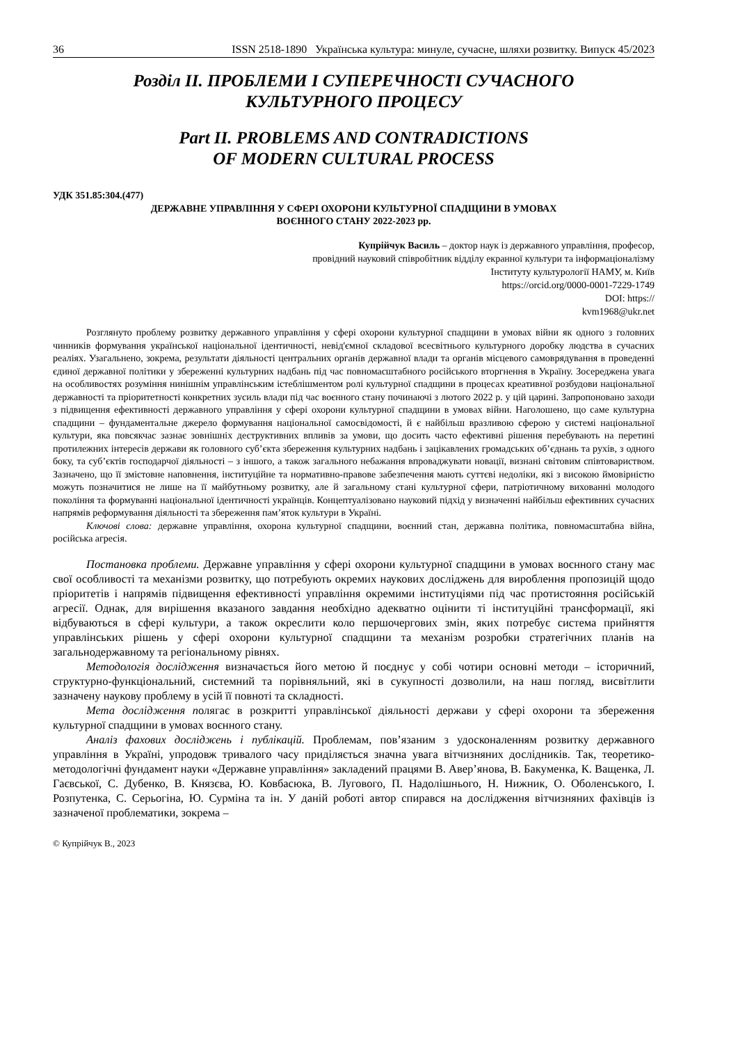36 ISSN 2518-1890 Українська культура: минуле, сучасне, шляхи розвитку. Випуск 45/2023
Розділ ІІ. ПРОБЛЕМИ І СУПЕРЕЧНОСТІ СУЧАСНОГО
КУЛЬТУРНОГО ПРОЦЕСУ
Part II. PROBLEMS AND CONTRADICTIONS
OF MODERN CULTURAL PROCESS
УДК 351.85:304.(477)
ДЕРЖАВНЕ УПРАВЛІННЯ У СФЕРІ ОХОРОНИ КУЛЬТУРНОЇ СПАДЩИНИ В УМОВАХ
ВОЄННОГО СТАНУ 2022-2023 рр.
Купрійчук Василь – доктор наук із державного управління, професор,
провідний науковий співробітник відділу екранної культури та інформаціоналізму
Інституту культурології НАМУ, м. Київ
https://orcid.org/0000-0001-7229-1749
DOI: https://
kvm1968@ukr.net
Розглянуто проблему розвитку державного управління у сфері охорони культурної спадщини в умовах війни як одного з головних чинників формування української національної ідентичності, невід'ємної складової всесвітнього культурного доробку людства в сучасних реаліях. Узагальнено, зокрема, результати діяльності центральних органів державної влади та органів місцевого самоврядування в проведенні єдиної державної політики у збереженні культурних надбань під час повномасштабного російського вторгнення в Україну. Зосереджена увага на особливостях розуміння нинішнім управлінським істеблішментом ролі культурної спадщини в процесах креативної розбудови національної державності та пріоритетності конкретних зусиль влади під час воєнного стану починаючі з лютого 2022 р. у цій царині. Запропоновано заходи з підвищення ефективності державного управління у сфері охорони культурної спадщини в умовах війни. Наголошено, що саме культурна спадщини – фундаментальне джерело формування національної самосвідомості, й є найбільш вразливою сферою у системі національної культури, яка повсякчас зазнає зовнішніх деструктивних впливів за умови, що досить часто ефективні рішення перебувають на перетині протилежних інтересів держави як головного суб’єкта збереження культурних надбань і зацікавлених громадських об’єднань та рухів, з одного боку, та суб’єктів господарчої діяльності – з іншого, а також загального небажання впроваджувати новації, визнані світовим співтовариством. Зазначено, що її змістовне наповнення, інституційне та нормативно-правове забезпечення мають суттєві недоліки, які з високою ймовірністю можуть позначитися не лише на її майбутньому розвитку, але й загальному стані культурної сфери, патріотичному вихованні молодого покоління та формуванні національної ідентичності українців. Концептуалізовано науковий підхід у визначенні найбільш ефективних сучасних напрямів реформування діяльності та збереження пам’яток культури в Україні.
Ключові слова: державне управління, охорона культурної спадщини, воєнний стан, державна політика, повномасштабна війна, російська агресія.
Постановка проблеми. Державне управління у сфері охорони культурної спадщини в умовах воєнного стану має свої особливості та механізми розвитку, що потребують окремих наукових досліджень для вироблення пропозицій щодо пріоритетів і напрямів підвищення ефективності управління окремими інституціями під час протистояння російській агресії. Однак, для вирішення вказаного завдання необхідно адекватно оцінити ті інституційні трансформації, які відбуваються в сфері культури, а також окреслити коло першочергових змін, яких потребує система прийняття управлінських рішень у сфері охорони культурної спадщини та механізм розробки стратегічних планів на загальнодержавному та регіональному рівнях.
Методологія дослідження визначається його метою й поєднує у собі чотири основні методи – історичний, структурно-функціональний, системний та порівняльний, які в сукупності дозволили, на наш погляд, висвітлити зазначену наукову проблему в усій її повноті та складності.
Мета дослідження полягає в розкритті управлінської діяльності держави у сфері охорони та збереження культурної спадщини в умовах воєнного стану.
Аналіз фахових досліджень і публікацій. Проблемам, пов’язаним з удосконаленням розвитку державного управління в Україні, упродовж тривалого часу приділяється значна увага вітчизняних дослідників. Так, теоретико-методологічні фундамент науки «Державне управління» закладений працями В. Авер’янова, В. Бакуменка, К. Ващенка, Л. Гаєвської, С. Дубенко, В. Князєва, Ю. Ковбасюка, В. Лугового, П. Надолішнього, Н. Нижник, О. Оболенського, І. Розпутенка, С. Серьогіна, Ю. Сурміна та ін. У даній роботі автор спирався на дослідження вітчизняних фахівців із зазначеної проблематики, зокрема –
© Купрійчук В., 2023